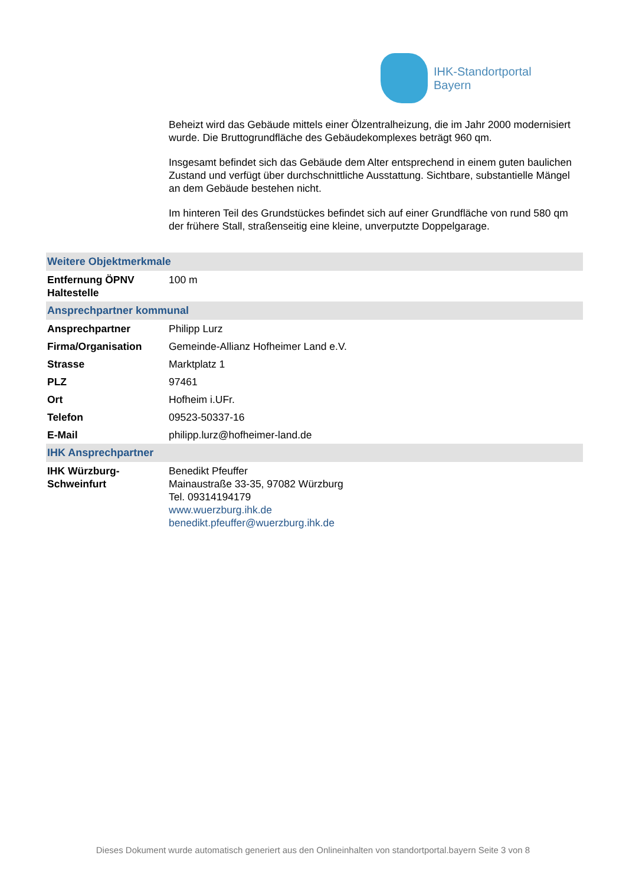IHK-Standortportal
Bayern
Beheizt wird das Gebäude mittels einer Ölzentralheizung, die im Jahr 2000 modernisiert wurde. Die Bruttogrundfläche des Gebäudekomplexes beträgt 960 qm.
Insgesamt befindet sich das Gebäude dem Alter entsprechend in einem guten baulichen Zustand und verfügt über durchschnittliche Ausstattung. Sichtbare, substantielle Mängel an dem Gebäude bestehen nicht.
Im hinteren Teil des Grundstückes befindet sich auf einer Grundfläche von rund 580 qm der frühere Stall, straßenseitig eine kleine, unverputzte Doppelgarage.
| Weitere Objektmerkmale | |
| --- | --- |
| Entfernung ÖPNV Haltestelle | 100 m |
| Ansprechpartner kommunal | |
| Ansprechpartner | Philipp Lurz |
| Firma/Organisation | Gemeinde-Allianz Hofheimer Land e.V. |
| Strasse | Marktplatz 1 |
| PLZ | 97461 |
| Ort | Hofheim i.UFr. |
| Telefon | 09523-50337-16 |
| E-Mail | philipp.lurz@hofheimer-land.de |
| IHK Ansprechpartner | |
| IHK Würzburg-Schweinfurt | Benedikt Pfeuffer Mainaustraße 33-35, 97082 Würzburg Tel. 09314194179 www.wuerzburg.ihk.de benedikt.pfeuffer@wuerzburg.ihk.de |
Dieses Dokument wurde automatisch generiert aus den Onlineinhalten von standortportal.bayern Seite 3 von 8